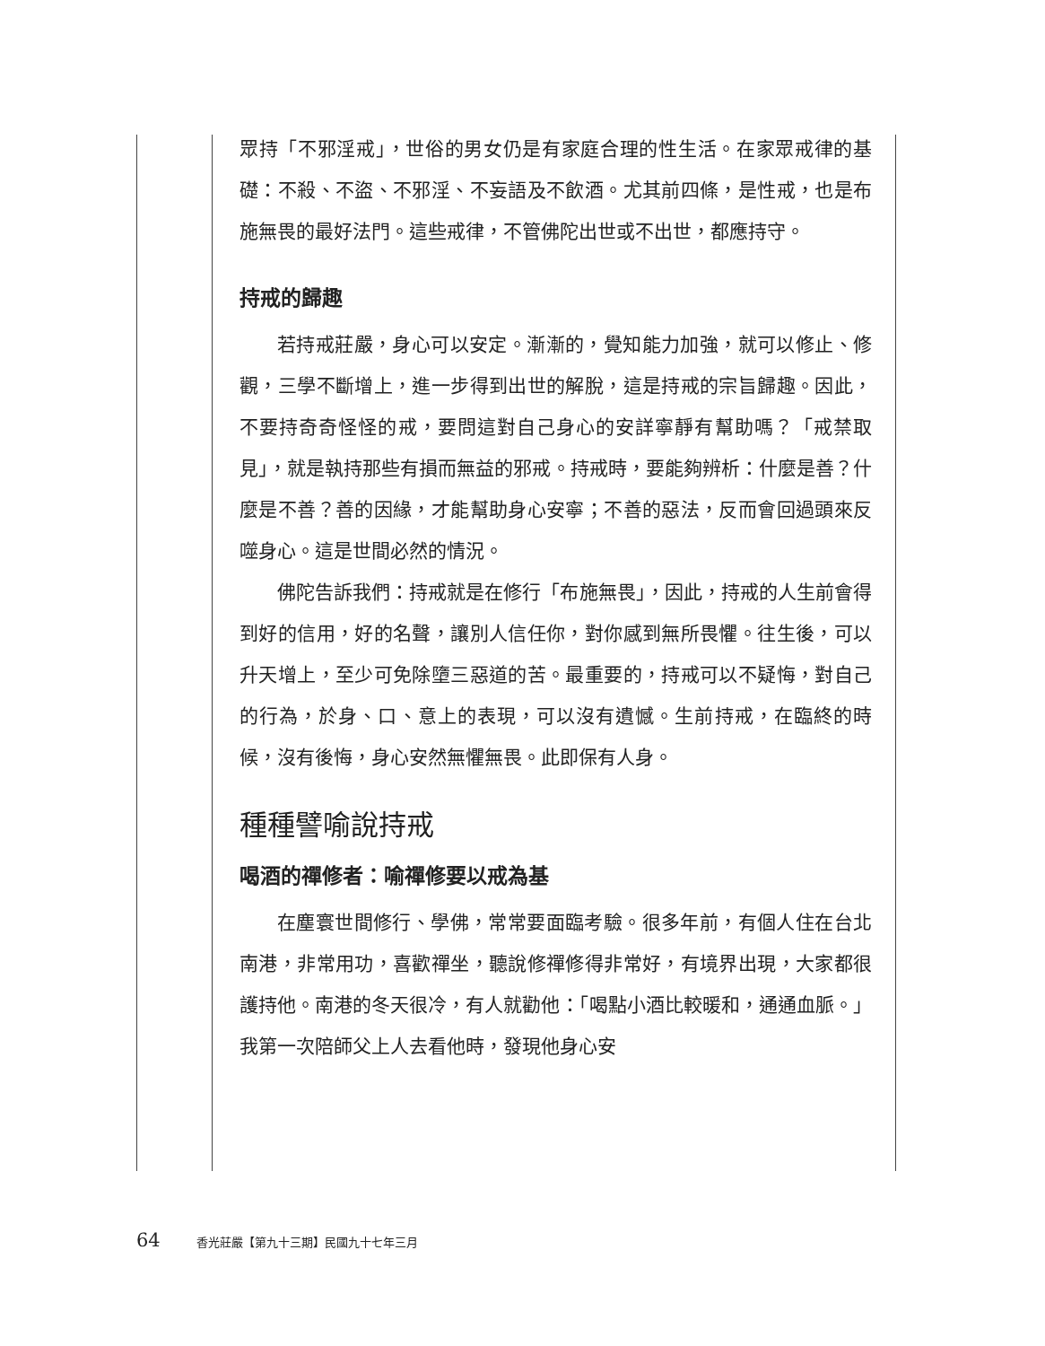眾持「不邪淫戒」，世俗的男女仍是有家庭合理的性生活。在家眾戒律的基礎：不殺、不盜、不邪淫、不妄語及不飲酒。尤其前四條，是性戒，也是布施無畏的最好法門。這些戒律，不管佛陀出世或不出世，都應持守。
持戒的歸趣
若持戒莊嚴，身心可以安定。漸漸的，覺知能力加強，就可以修止、修觀，三學不斷增上，進一步得到出世的解脫，這是持戒的宗旨歸趣。因此，不要持奇奇怪怪的戒，要問這對自己身心的安詳寧靜有幫助嗎？「戒禁取見」，就是執持那些有損而無益的邪戒。持戒時，要能夠辨析：什麼是善？什麼是不善？善的因緣，才能幫助身心安寧；不善的惡法，反而會回過頭來反噬身心。這是世間必然的情況。
佛陀告訴我們：持戒就是在修行「布施無畏」，因此，持戒的人生前會得到好的信用，好的名聲，讓別人信任你，對你感到無所畏懼。往生後，可以升天增上，至少可免除墮三惡道的苦。最重要的，持戒可以不疑悔，對自己的行為，於身、口、意上的表現，可以沒有遺憾。生前持戒，在臨終的時候，沒有後悔，身心安然無懼無畏。此即保有人身。
種種譬喻說持戒
喝酒的禪修者：喻禪修要以戒為基
在塵寰世間修行、學佛，常常要面臨考驗。很多年前，有個人住在台北南港，非常用功，喜歡禪坐，聽說修禪修得非常好，有境界出現，大家都很護持他。南港的冬天很冷，有人就勸他：「喝點小酒比較暖和，通通血脈。」我第一次陪師父上人去看他時，發現他身心安
64 香光莊嚴【第九十三期】民國九十七年三月